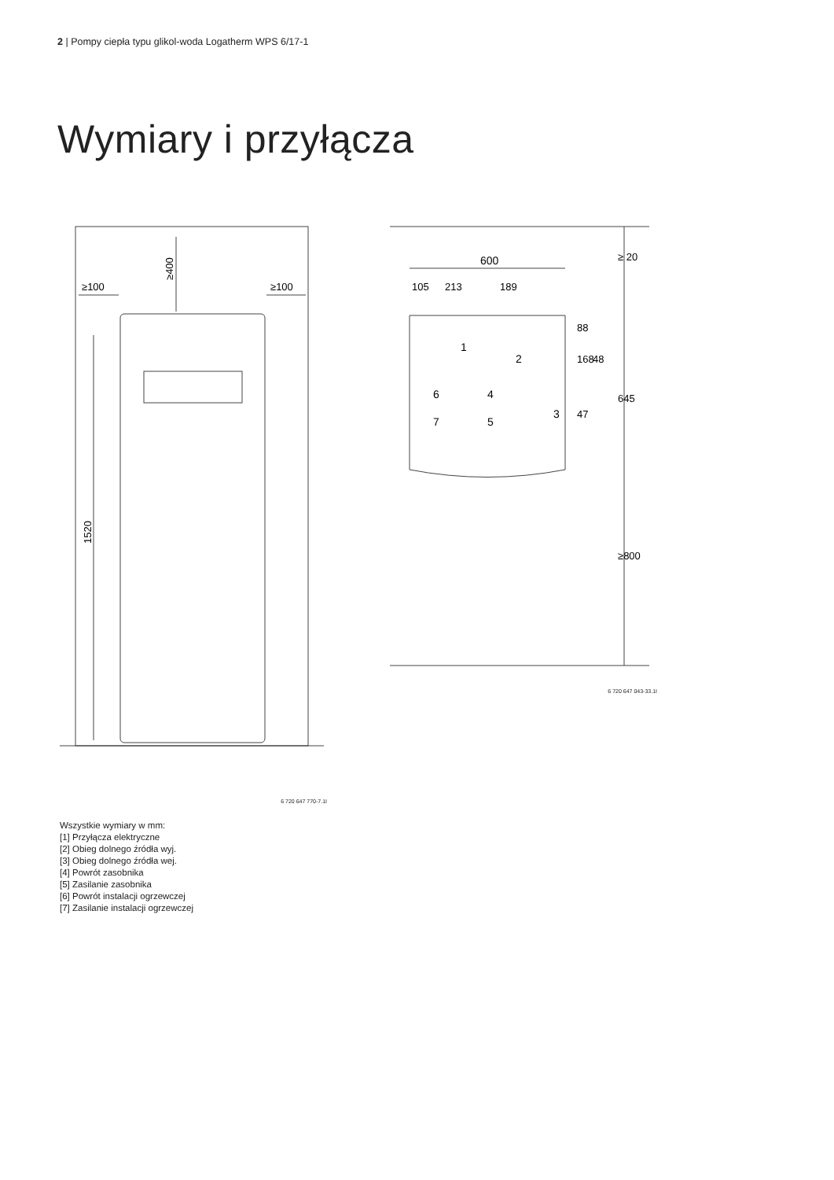2 | Pompy ciepła typu glikol-woda Logatherm WPS 6/17-1
Wymiary i przyłącza
≥100
≥100
≥400
1520
6 720 647 770-7.1I
600
105
213
189
1
2
3
4
5
6
7
88
168
48
47
645
≥ 20
≥800
6 720 647 043-33.1I
Wszystkie wymiary w mm:
[1] Przyłącza elektryczne
[2] Obieg dolnego źródła wyj.
[3] Obieg dolnego źródła wej.
[4] Powrót zasobnika
[5] Zasilanie zasobnika
[6] Powrót instalacji ogrzewczej
[7] Zasilanie instalacji ogrzewczej